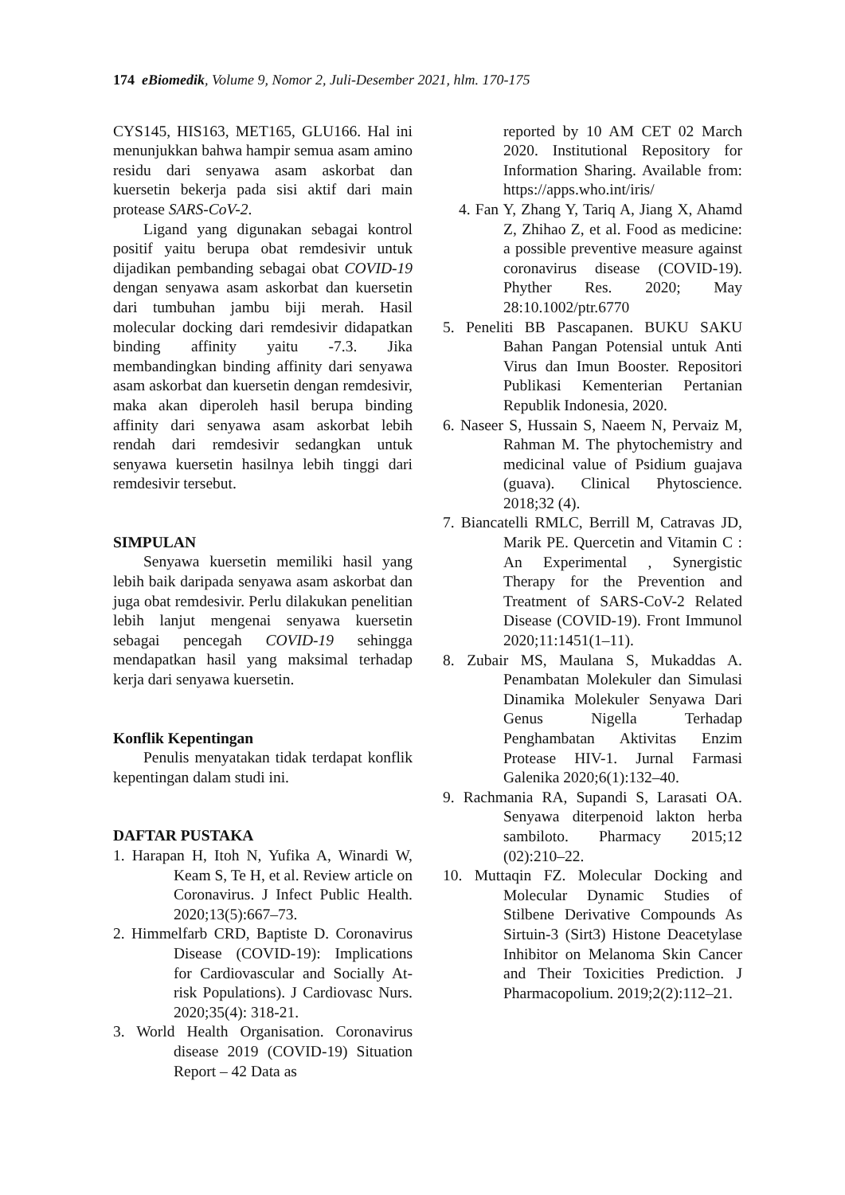174 eBiomedik, Volume 9, Nomor 2, Juli-Desember 2021, hlm. 170-175
CYS145, HIS163, MET165, GLU166. Hal ini menunjukkan bahwa hampir semua asam amino residu dari senyawa asam askorbat dan kuersetin bekerja pada sisi aktif dari main protease SARS-CoV-2.
Ligand yang digunakan sebagai kontrol positif yaitu berupa obat remdesivir untuk dijadikan pembanding sebagai obat COVID-19 dengan senyawa asam askorbat dan kuersetin dari tumbuhan jambu biji merah. Hasil molecular docking dari remdesivir didapatkan binding affinity yaitu -7.3. Jika membandingkan binding affinity dari senyawa asam askorbat dan kuersetin dengan remdesivir, maka akan diperoleh hasil berupa binding affinity dari senyawa asam askorbat lebih rendah dari remdesivir sedangkan untuk senyawa kuersetin hasilnya lebih tinggi dari remdesivir tersebut.
SIMPULAN
Senyawa kuersetin memiliki hasil yang lebih baik daripada senyawa asam askorbat dan juga obat remdesivir. Perlu dilakukan penelitian lebih lanjut mengenai senyawa kuersetin sebagai pencegah COVID-19 sehingga mendapatkan hasil yang maksimal terhadap kerja dari senyawa kuersetin.
Konflik Kepentingan
Penulis menyatakan tidak terdapat konflik kepentingan dalam studi ini.
DAFTAR PUSTAKA
1. Harapan H, Itoh N, Yufika A, Winardi W, Keam S, Te H, et al. Review article on Coronavirus. J Infect Public Health. 2020;13(5):667–73.
2. Himmelfarb CRD, Baptiste D. Coronavirus Disease (COVID-19): Implications for Cardiovascular and Socially At-risk Populations). J Cardiovasc Nurs. 2020;35(4): 318-21.
3. World Health Organisation. Coronavirus disease 2019 (COVID-19) Situation Report – 42 Data as
reported by 10 AM CET 02 March 2020. Institutional Repository for Information Sharing. Available from: https://apps.who.int/iris/
4. Fan Y, Zhang Y, Tariq A, Jiang X, Ahamd Z, Zhihao Z, et al. Food as medicine: a possible preventive measure against coronavirus disease (COVID-19). Phyther Res. 2020; May 28:10.1002/ptr.6770
5. Peneliti BB Pascapanen. BUKU SAKU Bahan Pangan Potensial untuk Anti Virus dan Imun Booster. Repositori Publikasi Kementerian Pertanian Republik Indonesia, 2020.
6. Naseer S, Hussain S, Naeem N, Pervaiz M, Rahman M. The phytochemistry and medicinal value of Psidium guajava (guava). Clinical Phytoscience. 2018;32 (4).
7. Biancatelli RMLC, Berrill M, Catravas JD, Marik PE. Quercetin and Vitamin C : An Experimental , Synergistic Therapy for the Prevention and Treatment of SARS-CoV-2 Related Disease (COVID-19). Front Immunol 2020;11:1451(1–11).
8. Zubair MS, Maulana S, Mukaddas A. Penambatan Molekuler dan Simulasi Dinamika Molekuler Senyawa Dari Genus Nigella Terhadap Penghambatan Aktivitas Enzim Protease HIV-1. Jurnal Farmasi Galenika 2020;6(1):132–40.
9. Rachmania RA, Supandi S, Larasati OA. Senyawa diterpenoid lakton herba sambiloto. Pharmacy 2015;12 (02):210–22.
10. Muttaqin FZ. Molecular Docking and Molecular Dynamic Studies of Stilbene Derivative Compounds As Sirtuin-3 (Sirt3) Histone Deacetylase Inhibitor on Melanoma Skin Cancer and Their Toxicities Prediction. J Pharmacopolium. 2019;2(2):112–21.